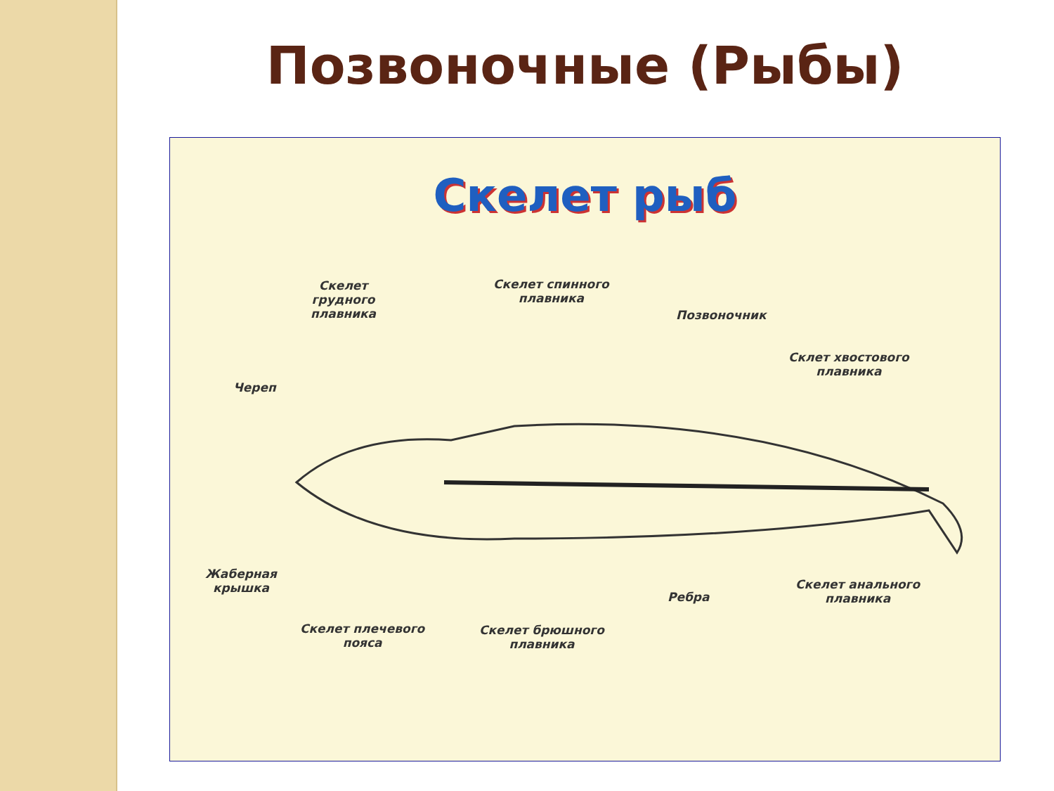Позвоночные (Рыбы)
Скелет рыб
Скелет
грудного
плавника
Скелет спинного
плавника
Позвоночник
Склет хвостового
плавника
Череп
Жаберная
крышка
Ребра
Скелет анального
плавника
Скелет плечевого
пояса
Скелет брюшного
плавника